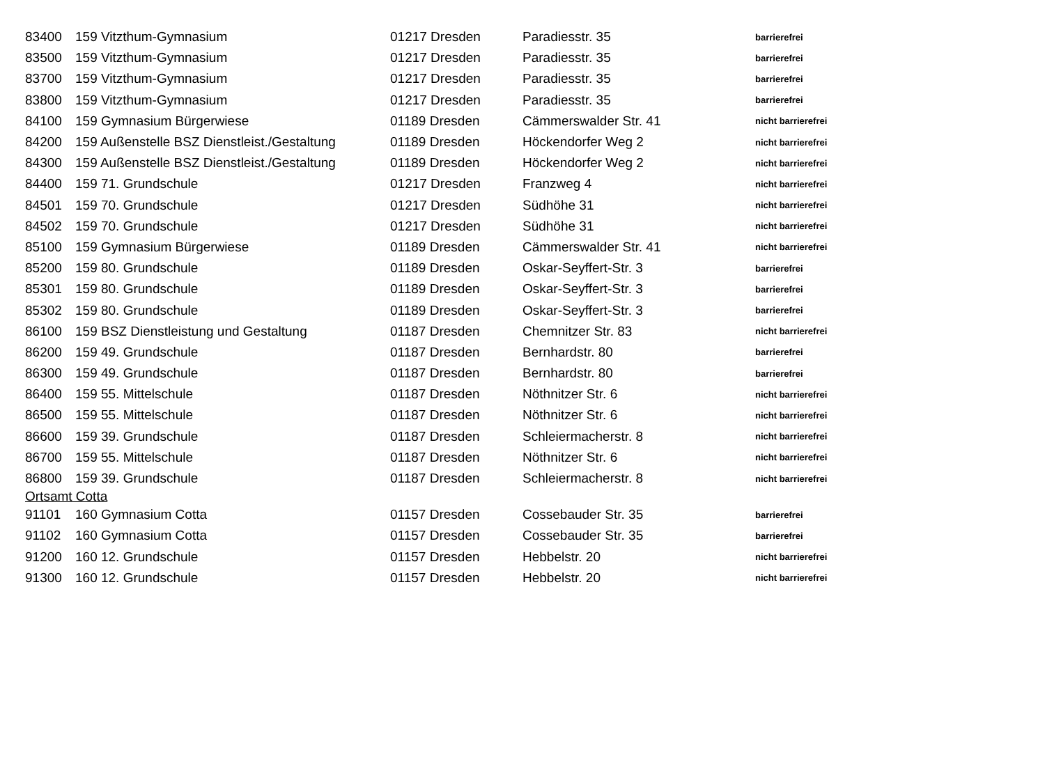| 83400 | 159 Vitzthum-Gymnasium | 01217 Dresden | Paradiesstr. 35 | barrierefrei |
| 83500 | 159 Vitzthum-Gymnasium | 01217 Dresden | Paradiesstr. 35 | barrierefrei |
| 83700 | 159 Vitzthum-Gymnasium | 01217 Dresden | Paradiesstr. 35 | barrierefrei |
| 83800 | 159 Vitzthum-Gymnasium | 01217 Dresden | Paradiesstr. 35 | barrierefrei |
| 84100 | 159 Gymnasium Bürgerwiese | 01189 Dresden | Cämmerswalder Str. 41 | nicht barrierefrei |
| 84200 | 159 Außenstelle BSZ Dienstleist./Gestaltung | 01189 Dresden | Höckendorfer Weg 2 | nicht barrierefrei |
| 84300 | 159 Außenstelle BSZ Dienstleist./Gestaltung | 01189 Dresden | Höckendorfer Weg 2 | nicht barrierefrei |
| 84400 | 159 71. Grundschule | 01217 Dresden | Franzweg 4 | nicht barrierefrei |
| 84501 | 159 70. Grundschule | 01217 Dresden | Südhöhe 31 | nicht barrierefrei |
| 84502 | 159 70. Grundschule | 01217 Dresden | Südhöhe 31 | nicht barrierefrei |
| 85100 | 159 Gymnasium Bürgerwiese | 01189 Dresden | Cämmerswalder Str. 41 | nicht barrierefrei |
| 85200 | 159 80. Grundschule | 01189 Dresden | Oskar-Seyffert-Str. 3 | barrierefrei |
| 85301 | 159 80. Grundschule | 01189 Dresden | Oskar-Seyffert-Str. 3 | barrierefrei |
| 85302 | 159 80. Grundschule | 01189 Dresden | Oskar-Seyffert-Str. 3 | barrierefrei |
| 86100 | 159 BSZ Dienstleistung und Gestaltung | 01187 Dresden | Chemnitzer Str. 83 | nicht barrierefrei |
| 86200 | 159 49. Grundschule | 01187 Dresden | Bernhardstr. 80 | barrierefrei |
| 86300 | 159 49. Grundschule | 01187 Dresden | Bernhardstr. 80 | barrierefrei |
| 86400 | 159 55. Mittelschule | 01187 Dresden | Nöthnitzer Str. 6 | nicht barrierefrei |
| 86500 | 159 55. Mittelschule | 01187 Dresden | Nöthnitzer Str. 6 | nicht barrierefrei |
| 86600 | 159 39. Grundschule | 01187 Dresden | Schleiermacherstr. 8 | nicht barrierefrei |
| 86700 | 159 55. Mittelschule | 01187 Dresden | Nöthnitzer Str. 6 | nicht barrierefrei |
| 86800 | 159 39. Grundschule | 01187 Dresden | Schleiermacherstr. 8 | nicht barrierefrei |
| Ortsamt Cotta | | | | |
| 91101 | 160 Gymnasium Cotta | 01157 Dresden | Cossebauder Str. 35 | barrierefrei |
| 91102 | 160 Gymnasium Cotta | 01157 Dresden | Cossebauder Str. 35 | barrierefrei |
| 91200 | 160 12. Grundschule | 01157 Dresden | Hebbelstr. 20 | nicht barrierefrei |
| 91300 | 160 12. Grundschule | 01157 Dresden | Hebbelstr. 20 | nicht barrierefrei |